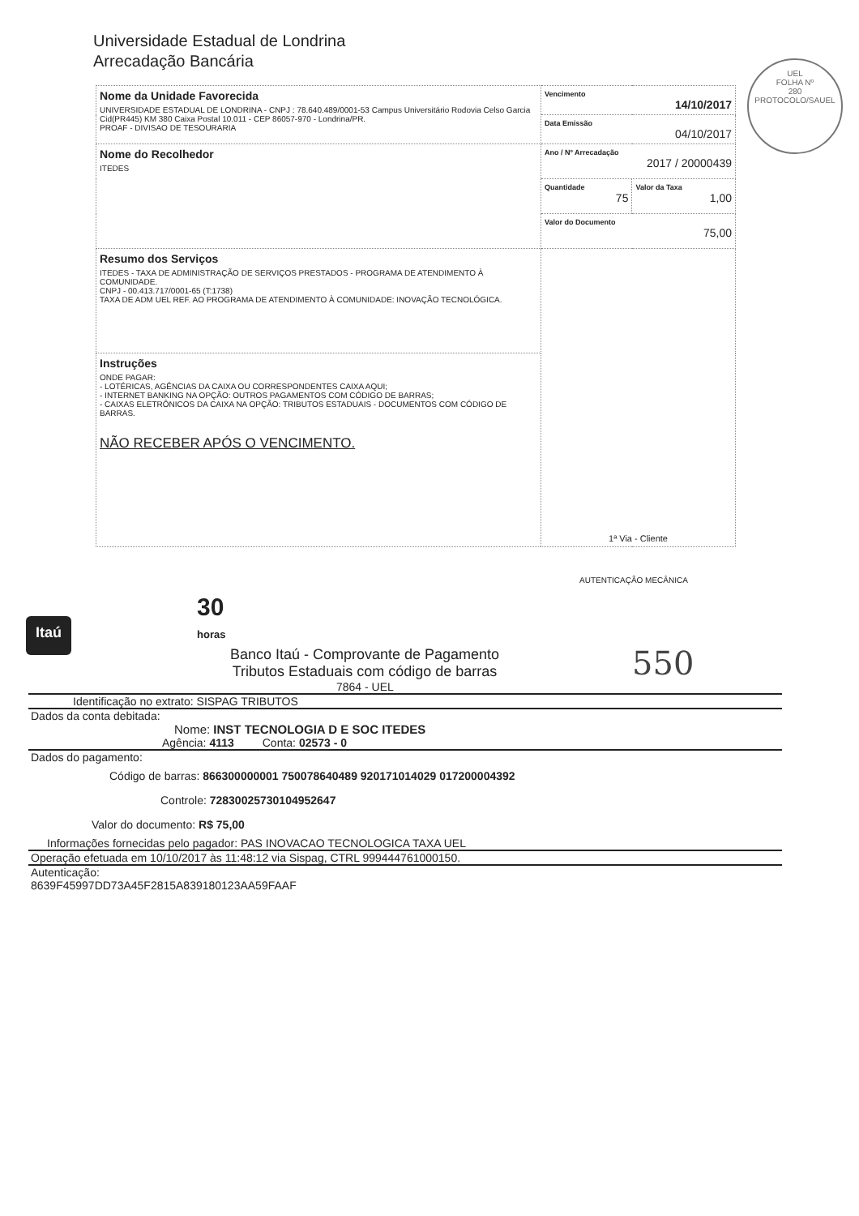Universidade Estadual de Londrina
Arrecadação Bancária
UEL
FOLHA Nº
280
PROTOCOLO/SAUEL
| Nome da Unidade Favorecida UNIVERSIDADE ESTADUAL DE LONDRINA - CNPJ : 78.640.489/0001-53 Campus Universitário Rodovia Celso Garcia Cid(PR445) KM 380 Caixa Postal 10.011 - CEP 86057-970 - Londrina/PR. PROAF - DIVISAO DE TESOURARIA | Vencimento 14/10/2017 | |
| | Data Emissão 04/10/2017 | |
| Nome do Recolhedor ITEDES | Ano / Nº Arrecadação 2017 / 20000439 | |
| | Quantidade 75 | Valor da Taxa 1,00 |
| | Valor do Documento 75,00 | |
| Resumo dos Serviços ITEDES - TAXA DE ADMINISTRAÇÃO DE SERVIÇOS PRESTADOS - PROGRAMA DE ATENDIMENTO À COMUNIDADE. CNPJ - 00.413.717/0001-65 (T:1738) TAXA DE ADM UEL REF. AO PROGRAMA DE ATENDIMENTO À COMUNIDADE: INOVAÇÃO TECNOLÓGICA. | 1ª Via - Cliente | |
| Instruções ONDE PAGAR: - LOTÉRICAS, AGÊNCIAS DA CAIXA OU CORRESPONDENTES CAIXA AQUI; - INTERNET BANKING NA OPÇÃO: OUTROS PAGAMENTOS COM CÓDIGO DE BARRAS; - CAIXAS ELETRÔNICOS DA CAIXA NA OPÇÃO: TRIBUTOS ESTADUAIS - DOCUMENTOS COM CÓDIGO DE BARRAS. NÃO RECEBER APÓS O VENCIMENTO. | | |
AUTENTICAÇÃO MECÂNICA
Itaú
30
horas
Banco Itaú - Comprovante de Pagamento
Tributos Estaduais com código de barras
7864 - UEL
Identificação no extrato: SISPAG TRIBUTOS
Dados da conta debitada:
Nome: INST TECNOLOGIA D E SOC ITEDES
Agência: 4113 Conta: 02573 - 0
Dados do pagamento:
Código de barras: 866300000001 750078640489 920171014029 017200004392
Controle: 72830025730104952647
Valor do documento: R$ 75,00
Informações fornecidas pelo pagador: PAS INOVACAO TECNOLOGICA TAXA UEL
Operação efetuada em 10/10/2017 às 11:48:12 via Sispag, CTRL 999444761000150.
Autenticação:
8639F45997DD73A45F2815A839180123AA59FAAF
550